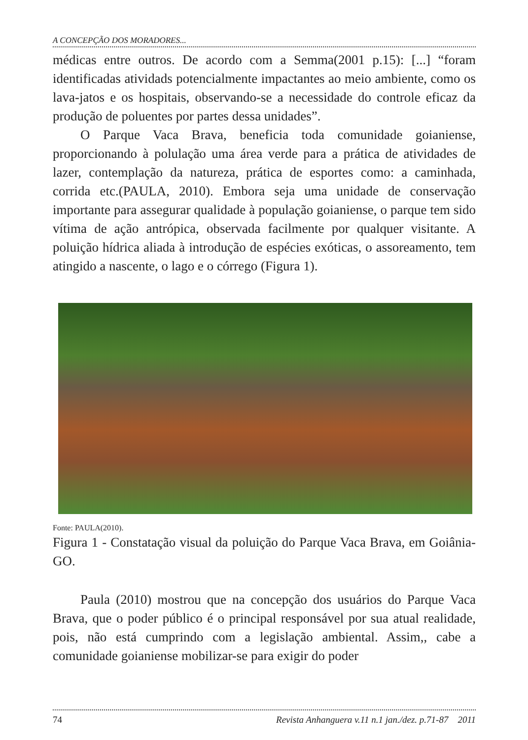A CONCEPÇÃO DOS MORADORES...
médicas entre outros. De acordo com a Semma(2001 p.15): [...] “foram identificadas atividads potencialmente impactantes ao meio ambiente, como os lava-jatos e os hospitais, observando-se a necessidade do controle eficaz da produção de poluentes por partes dessa unidades”.
O Parque Vaca Brava, beneficia toda comunidade goianiense, proporcionando à polulação uma área verde para a prática de atividades de lazer, contemplação da natureza, prática de esportes como: a caminhada, corrida etc.(PAULA, 2010). Embora seja uma unidade de conservação importante para assegurar qualidade à população goianiense, o parque tem sido vítima de ação antrópica, observada facilmente por qualquer visitante. A poluição hídrica aliada à introdução de espécies exóticas, o assoreamento, tem atingido a nascente, o lago e o córrego (Figura 1).
Fonte: PAULA(2010).
Figura 1 - Constatação visual da poluição do Parque Vaca Brava, em Goiânia-GO.
Paula (2010) mostrou que na concepção dos usuários do Parque Vaca Brava, que o poder público é o principal responsável por sua atual realidade, pois, não está cumprindo com a legislação ambiental. Assim,, cabe a comunidade goianiense mobilizar-se para exigir do poder
74 Revista Anhanguera v.11 n.1 jan./dez. p.71-87 2011